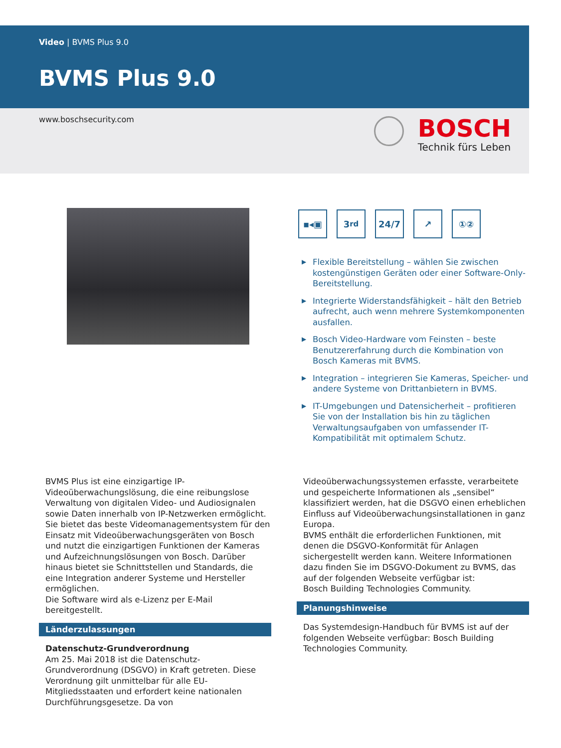Video | BVMS Plus 9.0
BVMS Plus 9.0
www.boschsecurity.com
BOSCH
Technik fürs Leben
▪◂▣ 3<sup>rd</sup> 24/7 ↗ ①②
▶ Flexible Bereitstellung – wählen Sie zwischen kostengünstigen Geräten oder einer Software-Only-Bereitstellung.
▶ Integrierte Widerstandsfähigkeit – hält den Betrieb aufrecht, auch wenn mehrere Systemkomponenten ausfallen.
▶ Bosch Video-Hardware vom Feinsten – beste Benutzererfahrung durch die Kombination von Bosch Kameras mit BVMS.
▶ Integration – integrieren Sie Kameras, Speicher- und andere Systeme von Drittanbietern in BVMS.
▶ IT-Umgebungen und Datensicherheit – profitieren Sie von der Installation bis hin zu täglichen Verwaltungsaufgaben von umfassender IT-Kompatibilität mit optimalem Schutz.
BVMS Plus ist eine einzigartige IP-Videoüberwachungslösung, die eine reibungslose Verwaltung von digitalen Video- und Audiosignalen sowie Daten innerhalb von IP-Netzwerken ermöglicht. Sie bietet das beste Videomanagementsystem für den Einsatz mit Videoüberwachungsgeräten von Bosch und nutzt die einzigartigen Funktionen der Kameras und Aufzeichnungslösungen von Bosch. Darüber hinaus bietet sie Schnittstellen und Standards, die eine Integration anderer Systeme und Hersteller ermöglichen.
Die Software wird als e-Lizenz per E-Mail bereitgestellt.
Länderzulassungen
Datenschutz-Grundverordnung
Am 25. Mai 2018 ist die Datenschutz-Grundverordnung (DSGVO) in Kraft getreten. Diese Verordnung gilt unmittelbar für alle EU-Mitgliedsstaaten und erfordert keine nationalen Durchführungsgesetze. Da von
Videoüberwachungssystemen erfasste, verarbeitete und gespeicherte Informationen als „sensibel“ klassifiziert werden, hat die DSGVO einen erheblichen Einfluss auf Videoüberwachungsinstallationen in ganz Europa.
BVMS enthält die erforderlichen Funktionen, mit denen die DSGVO-Konformität für Anlagen sichergestellt werden kann. Weitere Informationen dazu finden Sie im DSGVO-Dokument zu BVMS, das auf der folgenden Webseite verfügbar ist:
Bosch Building Technologies Community.
Planungshinweise
Das Systemdesign-Handbuch für BVMS ist auf der folgenden Webseite verfügbar: Bosch Building Technologies Community.